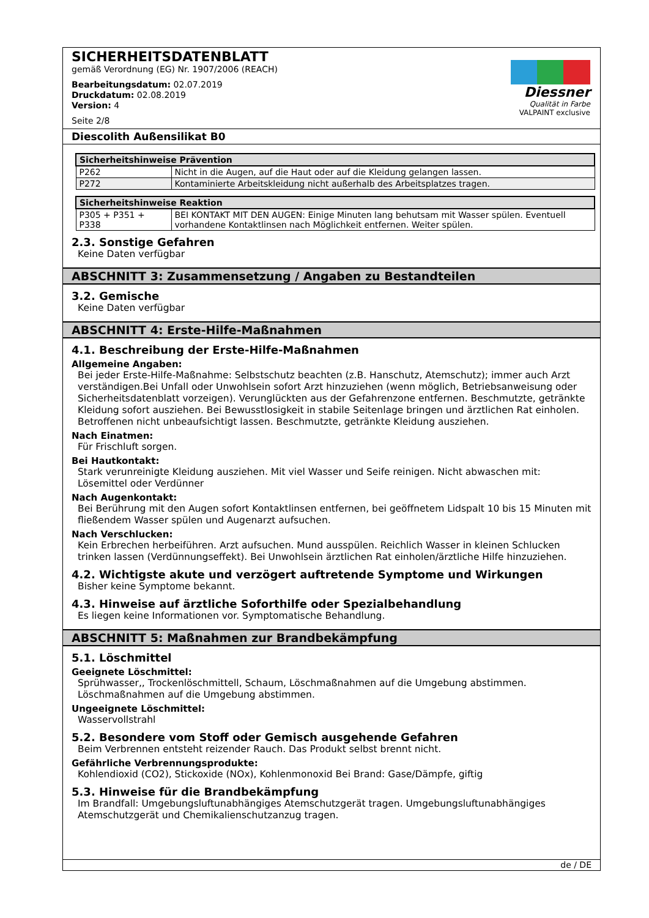SICHERHEITSDATENBLATT
gemäß Verordnung (EG) Nr. 1907/2006 (REACH)
Bearbeitungsdatum: 02.07.2019
Druckdatum: 02.08.2019
Version: 4
Seite 2/8
Diessner
Qualität in Farbe
VALPAINT exclusive
Diescolith Außensilikat B0
| Sicherheitshinweise Prävention | |
| --- | --- |
| P262 | Nicht in die Augen, auf die Haut oder auf die Kleidung gelangen lassen. |
| P272 | Kontaminierte Arbeitskleidung nicht außerhalb des Arbeitsplatzes tragen. |
| Sicherheitshinweise Reaktion | |
| --- | --- |
| P305 + P351 + P338 | BEI KONTAKT MIT DEN AUGEN: Einige Minuten lang behutsam mit Wasser spülen. Eventuell vorhandene Kontaktlinsen nach Möglichkeit entfernen. Weiter spülen. |
2.3. Sonstige Gefahren
Keine Daten verfügbar
ABSCHNITT 3: Zusammensetzung / Angaben zu Bestandteilen
3.2. Gemische
Keine Daten verfügbar
ABSCHNITT 4: Erste-Hilfe-Maßnahmen
4.1. Beschreibung der Erste-Hilfe-Maßnahmen
Allgemeine Angaben:
Bei jeder Erste-Hilfe-Maßnahme: Selbstschutz beachten (z.B. Hanschutz, Atemschutz); immer auch Arzt verständigen.Bei Unfall oder Unwohlsein sofort Arzt hinzuziehen (wenn möglich, Betriebsanweisung oder Sicherheitsdatenblatt vorzeigen). Verunglückten aus der Gefahrenzone entfernen. Beschmutzte, getränkte Kleidung sofort ausziehen. Bei Bewusstlosigkeit in stabile Seitenlage bringen und ärztlichen Rat einholen. Betroffenen nicht unbeaufsichtigt lassen. Beschmutzte, getränkte Kleidung ausziehen.
Nach Einatmen:
Für Frischluft sorgen.
Bei Hautkontakt:
Stark verunreinigte Kleidung ausziehen. Mit viel Wasser und Seife reinigen. Nicht abwaschen mit: Lösemittel oder Verdünner
Nach Augenkontakt:
Bei Berührung mit den Augen sofort Kontaktlinsen entfernen, bei geöffnetem Lidspalt 10 bis 15 Minuten mit fließendem Wasser spülen und Augenarzt aufsuchen.
Nach Verschlucken:
Kein Erbrechen herbeiführen. Arzt aufsuchen. Mund ausspülen. Reichlich Wasser in kleinen Schlucken trinken lassen (Verdünnungseffekt). Bei Unwohlsein ärztlichen Rat einholen/ärztliche Hilfe hinzuziehen.
4.2. Wichtigste akute und verzögert auftretende Symptome und Wirkungen
Bisher keine Symptome bekannt.
4.3. Hinweise auf ärztliche Soforthilfe oder Spezialbehandlung
Es liegen keine Informationen vor. Symptomatische Behandlung.
ABSCHNITT 5: Maßnahmen zur Brandbekämpfung
5.1. Löschmittel
Geeignete Löschmittel:
Sprühwasser,, Trockenlöschmittell, Schaum, Löschmaßnahmen auf die Umgebung abstimmen. Löschmaßnahmen auf die Umgebung abstimmen.
Ungeeignete Löschmittel:
Wasservollstrahl
5.2. Besondere vom Stoff oder Gemisch ausgehende Gefahren
Beim Verbrennen entsteht reizender Rauch. Das Produkt selbst brennt nicht.
Gefährliche Verbrennungsprodukte:
Kohlendioxid (CO2), Stickoxide (NOx), Kohlenmonoxid Bei Brand: Gase/Dämpfe, giftig
5.3. Hinweise für die Brandbekämpfung
Im Brandfall: Umgebungsluftunabhängiges Atemschutzgerät tragen. Umgebungsluftunabhängiges Atemschutzgerät und Chemikalienschutzanzug tragen.
de / DE